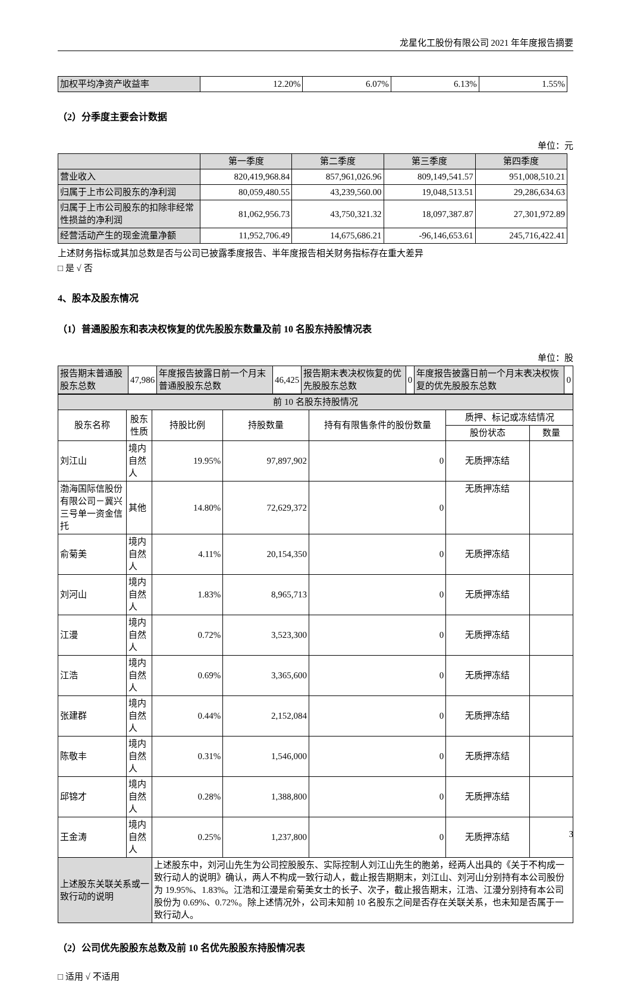龙星化工股份有限公司 2021 年年度报告摘要
| 加权平均净资产收益率 | 12.20% | 6.07% | 6.13% | 1.55% |
（2）分季度主要会计数据
单位：元
| | 第一季度 | 第二季度 | 第三季度 | 第四季度 |
| 营业收入 | 820,419,968.84 | 857,961,026.96 | 809,149,541.57 | 951,008,510.21 |
| 归属于上市公司股东的净利润 | 80,059,480.55 | 43,239,560.00 | 19,048,513.51 | 29,286,634.63 |
| 归属于上市公司股东的扣除非经常性损益的净利润 | 81,062,956.73 | 43,750,321.32 | 18,097,387.87 | 27,301,972.89 |
| 经营活动产生的现金流量净额 | 11,952,706.49 | 14,675,686.21 | -96,146,653.61 | 245,716,422.41 |
上述财务指标或其加总数是否与公司已披露季度报告、半年度报告相关财务指标存在重大差异
□ 是 √ 否
4、股本及股东情况
（1）普通股股东和表决权恢复的优先股股东数量及前 10 名股东持股情况表
单位：股
| 报告期末普通股股东总数 | 47,986 | 年度报告披露日前一个月末普通股股东总数 | 46,425 | 报告期末表决权恢复的优先股股东总数 | 0 | 年度报告披露日前一个月末表决权恢复的优先股股东总数 | 0 |
| 前 10 名股东持股情况 | | | | | | |
| 股东名称 | 股东性质 | 持股比例 | 持股数量 | 持有有限售条件的股份数量 | 质押、标记或冻结情况 | |
| | | | | | 股份状态 | 数量 |
| 刘江山 | 境内自然人 | 19.95% | 97,897,902 | 0 | 无质押冻结 | |
| 渤海国际信股份有限公司－冀兴三号单一资金信托 | 其他 | 14.80% | 72,629,372 | 0 | 无质押冻结 | |
| 俞菊美 | 境内自然人 | 4.11% | 20,154,350 | 0 | 无质押冻结 | |
| 刘河山 | 境内自然人 | 1.83% | 8,965,713 | 0 | 无质押冻结 | |
| 江漫 | 境内自然人 | 0.72% | 3,523,300 | 0 | 无质押冻结 | |
| 江浩 | 境内自然人 | 0.69% | 3,365,600 | 0 | 无质押冻结 | |
| 张建群 | 境内自然人 | 0.44% | 2,152,084 | 0 | 无质押冻结 | |
| 陈敬丰 | 境内自然人 | 0.31% | 1,546,000 | 0 | 无质押冻结 | |
| 邱锦才 | 境内自然人 | 0.28% | 1,388,800 | 0 | 无质押冻结 | |
| 王金涛 | 境内自然人 | 0.25% | 1,237,800 | 0 | 无质押冻结 | |
| 上述股东关联关系或一致行动的说明 | | 上述股东中，刘河山先生为公司控股股东、实际控制人刘江山先生的胞弟，经两人出具的《关于不构成一致行动人的说明》确认，两人不构成一致行动人，截止报告期期末，刘江山、刘河山分别持有本公司股份为 19.95%、1.83%。江浩和江漫是俞菊美女士的长子、次子，截止报告期末，江浩、江漫分别持有本公司股份为 0.69%、0.72%。除上述情况外，公司未知前 10 名股东之间是否存在关联关系，也未知是否属于一致行动人。 | | | | |
（2）公司优先股股东总数及前 10 名优先股股东持股情况表
□ 适用 √ 不适用
3